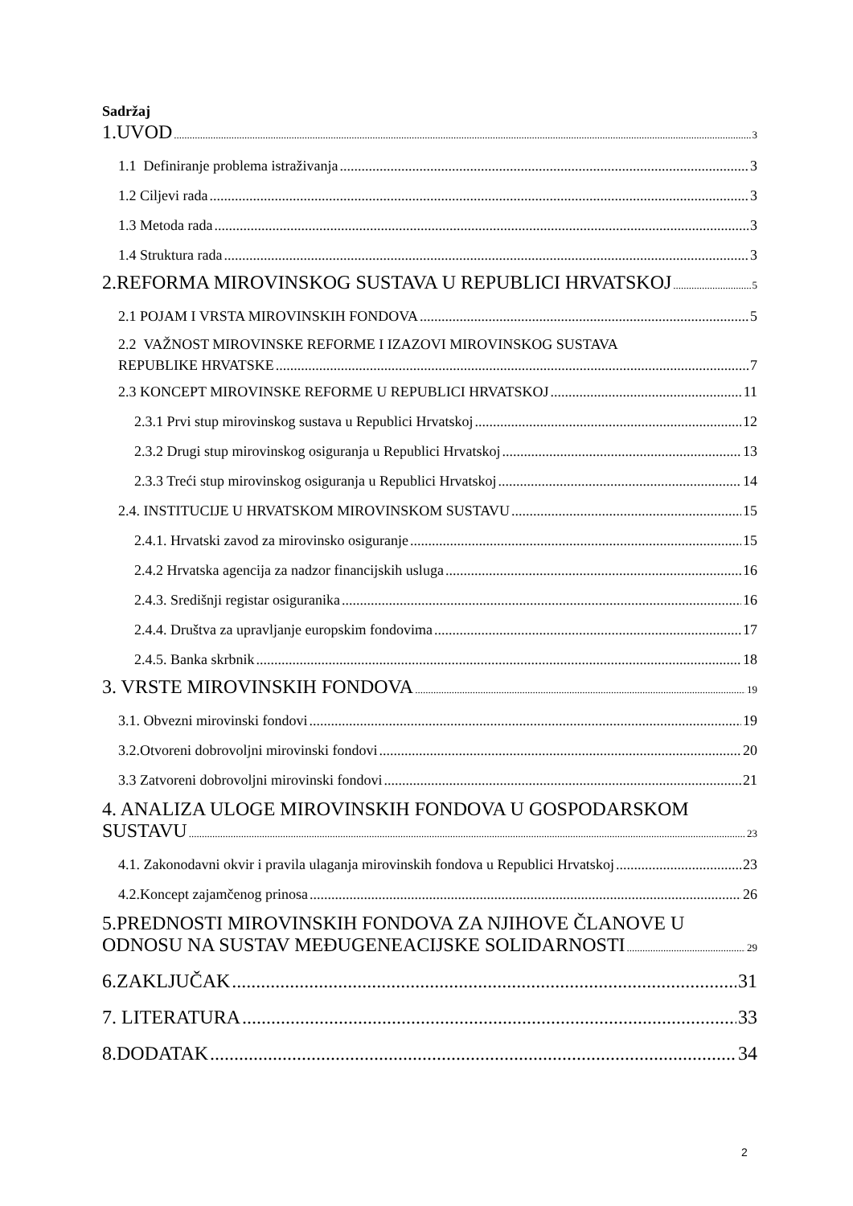Sadržaj
1.UVOD 3
1.1 Definiranje problema istraživanja 3
1.2 Ciljevi rada 3
1.3 Metoda rada 3
1.4 Struktura rada 3
2.REFORMA MIROVINSKOG SUSTAVA U REPUBLICI HRVATSKOJ 5
2.1 POJAM I VRSTA MIROVINSKIH FONDOVA 5
2.2 VAŽNOST MIROVINSKE REFORME I IZAZOVI MIROVINSKOG SUSTAVA
REPUBLIKE HRVATSKE 7
2.3 KONCEPT MIROVINSKE REFORME U REPUBLICI HRVATSKOJ 11
2.3.1 Prvi stup mirovinskog sustava u Republici Hrvatskoj 12
2.3.2 Drugi stup mirovinskog osiguranja u Republici Hrvatskoj 13
2.3.3 Treći stup mirovinskog osiguranja u Republici Hrvatskoj 14
2.4. INSTITUCIJE U HRVATSKOM MIROVINSKOM SUSTAVU 15
2.4.1. Hrvatski zavod za mirovinsko osiguranje 15
2.4.2 Hrvatska agencija za nadzor financijskih usluga 16
2.4.3. Središnji registar osiguranika 16
2.4.4. Društva za upravljanje europskim fondovima 17
2.4.5. Banka skrbnik 18
3. VRSTE MIROVINSKIH FONDOVA 19
3.1. Obvezni mirovinski fondovi 19
3.2.Otvoreni dobrovoljni mirovinski fondovi 20
3.3 Zatvoreni dobrovoljni mirovinski fondovi 21
4. ANALIZA ULOGE MIROVINSKIH FONDOVA U GOSPODARSKOM
SUSTAVU 23
4.1. Zakonodavni okvir i pravila ulaganja mirovinskih fondova u Republici Hrvatskoj 23
4.2.Koncept zajamčenog prinosa 26
5.PREDNOSTI MIROVINSKIH FONDOVA ZA NJIHOVE ČLANOVE U
ODNOSU NA SUSTAV MEĐUGENEACIJSKE SOLIDARNOSTI 29
6.ZAKLJUČAK 31
7. LITERATURA 33
8.DODATAK 34
2